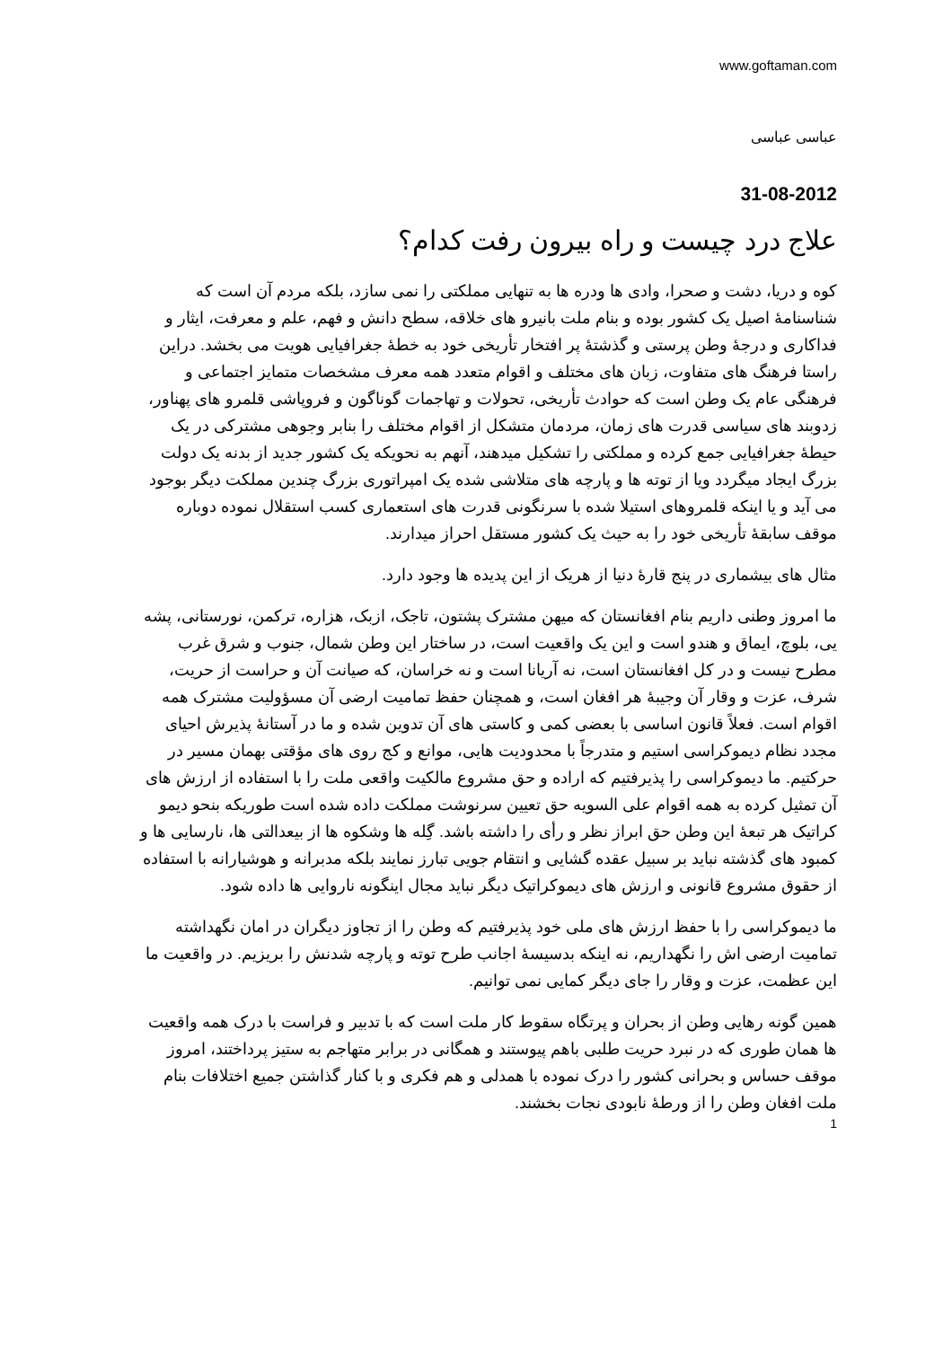www.goftaman.com
عباسی عباسی
31-08-2012
علاج درد چیست و راه بیرون رفت کدام؟
کوه و دریا، دشت و صحرا، وادی ها ودره ها به تنهایی مملکتی را نمی سازد، بلکه مردم آن است که شناسنامهٔ اصیل یک کشور بوده و بنام ملت بانیرو های خلاقه، سطح دانش و فهم، علم و معرفت، ایثار و فداکاری و درجهٔ وطن پرستی و گذشتهٔ پر افتخار تأریخی خود به خطهٔ جغرافیایی هویت می بخشد. دراین راستا فرهنگ های متفاوت، زبان های مختلف و اقوام متعدد همه معرف مشخصات متمایز اجتماعی و فرهنگی عام یک وطن است که حوادث تأریخی، تحولات و تهاجمات گوناگون و فروپاشی قلمرو های پهناور، زدوبند های سیاسی قدرت های زمان، مردمان متشکل از اقوام مختلف را بنابر وجوهی مشترکی در یک حیطهٔ جغرافیایی جمع کرده و مملکتی را تشکیل میدهند، آنهم به نحویکه یک کشور جدید از بدنه یک دولت بزرگ ایجاد میگردد ویا از توته ها و پارچه های متلاشی شده یک امپراتوری بزرگ چندین مملکت دیگر بوجود می آید و یا اینکه قلمروهای استیلا شده با سرنگونی قدرت های استعماری کسب استقلال نموده دوباره موقف سابقهٔ تأریخی خود را به حیث یک کشور مستقل احراز میدارند.
مثال های بیشماری در پنج قارهٔ دنیا از هریک از این پدیده ها وجود دارد.
ما امروز وطنی داریم بنام افغانستان که میهن مشترک پشتون، تاجک، ازبک، هزاره، ترکمن، نورستانی، پشه یی، بلوچ، ایماق و هندو است و این یک واقعیت است، در ساختار این وطن شمال، جنوب و شرق غرب مطرح نیست و در کل افغانستان است، نه آریانا است و نه خراسان، که صیانت آن و حراست از حریت، شرف، عزت و وقار آن وجیبهٔ هر افغان است، و همچنان حفظ تمامیت ارضی آن مسؤولیت مشترک همه اقوام است. فعلاً قانون اساسی با بعضی کمی و کاستی های آن تدوین شده و ما در آستانهٔ پذیرش احیای مجدد نظام دیموکراسی استیم و متدرجاً با محدودیت هایی، موانع و کج روی های مؤقتی بهمان مسیر در حرکتیم. ما دیموکراسی را پذیرفتیم که اراده و حق مشروع مالکیت واقعی ملت را با استفاده از ارزش های آن تمثیل کرده به همه اقوام علی السویه حق تعیین سرنوشت مملکت داده شده است طوریکه بنحو دیمو کراتیک هر تبعهٔ این وطن حق ابراز نظر و رأی را داشته باشد. گِله ها وشکوه ها از بیعدالتی ها، نارسایی ها و کمبود های گذشته نباید بر سبیل عقده گشایی و انتقام جویی تبارز نمایند بلکه مدبرانه و هوشیارانه با استفاده از حقوق مشروع قانونی و ارزش های دیموکراتیک دیگر نباید مجال اینگونه ناروایی ها داده شود.
ما دیموکراسی را با حفظ ارزش های ملی خود پذیرفتیم که وطن را از تجاوز دیگران در امان نگهداشته تمامیت ارضی اش را نگهداریم، نه اینکه بدسیسهٔ اجانب طرح توته و پارچه شدنش را بریزیم. در واقعیت ما این عظمت، عزت و وقار را جای دیگر کمایی نمی توانیم.
همین گونه رهایی وطن از بحران و پرتگاه سقوط کار ملت است که با تدبیر و فراست با درک همه واقعیت ها همان طوری که در نبرد حریت طلبی باهم پیوستند و همگانی در برابر متهاجم به ستیز پرداختند، امروز موقف حساس و بحرانی کشور را درک نموده با همدلی و هم فکری و با کنار گذاشتن جمیع اختلافات بنام ملت افغان وطن را از ورطهٔ نابودی نجات بخشند.
1